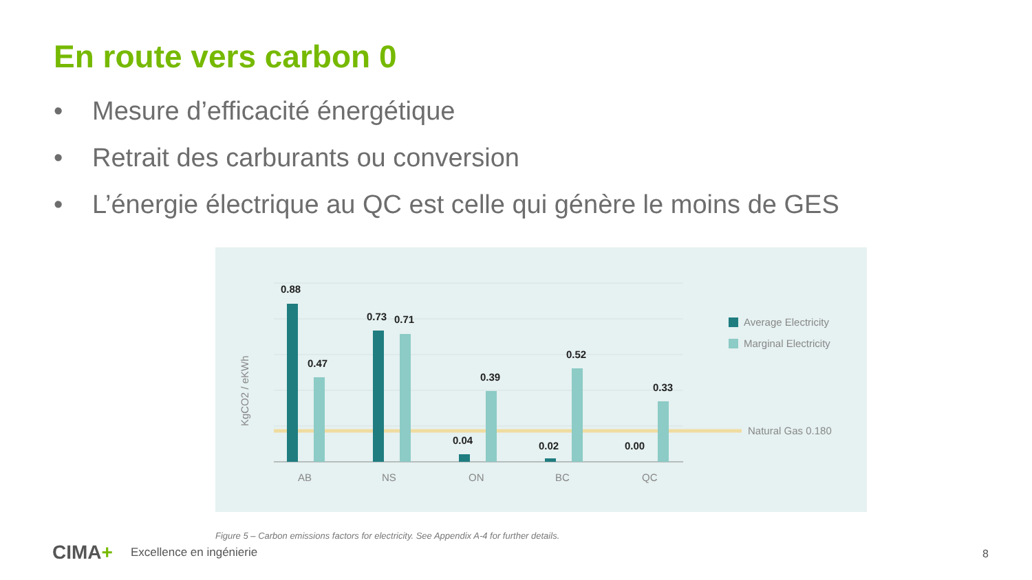En route vers carbon 0
• Mesure d’efficacité énergétique
• Retrait des carburants ou conversion
• L’énergie électrique au QC est celle qui génère le moins de GES
0.88
0.47
0.73
0.71
0.39
0.04
0.52
0.02
0.33
0.00
AB
NS
ON
BC
QC
KgCO2 / eKWh
Average Electricity
Marginal Electricity
Natural Gas 0.180
Figure 5 – Carbon emissions factors for electricity. See Appendix A-4 for further details.
CIMA+ Excellence en ingénierie 8